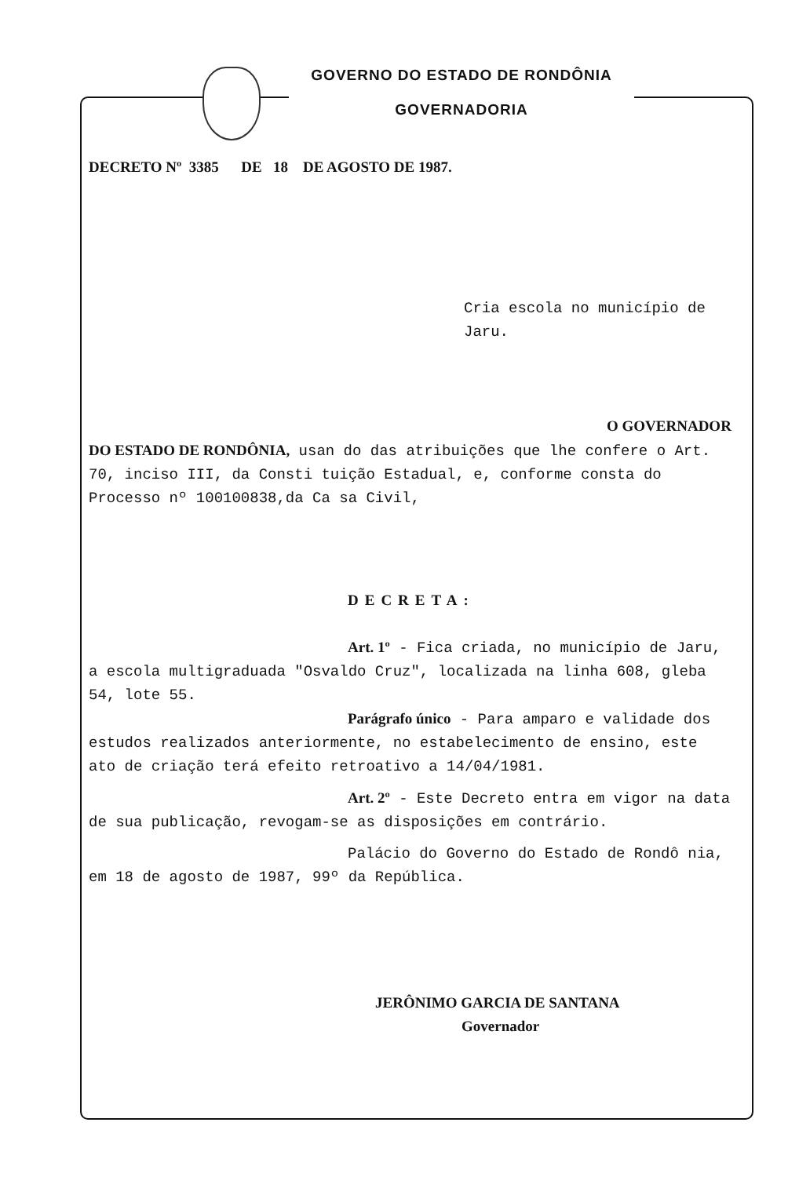GOVERNO DO ESTADO DE RONDÔNIA
GOVERNADORIA
DECRETO Nº 3385 DE 18 DE AGOSTO DE 1987.
Cria escola no município de
Jaru.
O GOVERNADOR DO ESTADO DE RONDÔNIA, usan do das atribuições que lhe confere o Art. 70, inciso III, da Consti tuição Estadual, e, conforme consta do Processo nº 100100838,da Ca sa Civil,
DECRETA:
Art. 1º - Fica criada, no município de Jaru, a escola multigraduada "Osvaldo Cruz", localizada na linha 608, gleba 54, lote 55.
Parágrafo único - Para amparo e validade dos estudos realizados anteriormente, no estabelecimento de ensino, este ato de criação terá efeito retroativo a 14/04/1981.
Art. 2º - Este Decreto entra em vigor na data de sua publicação, revogam-se as disposições em contrário.
Palácio do Governo do Estado de Rondô nia, em 18 de agosto de 1987, 99º da República.
JERÔNIMO GARCIA DE SANTANA
Governador